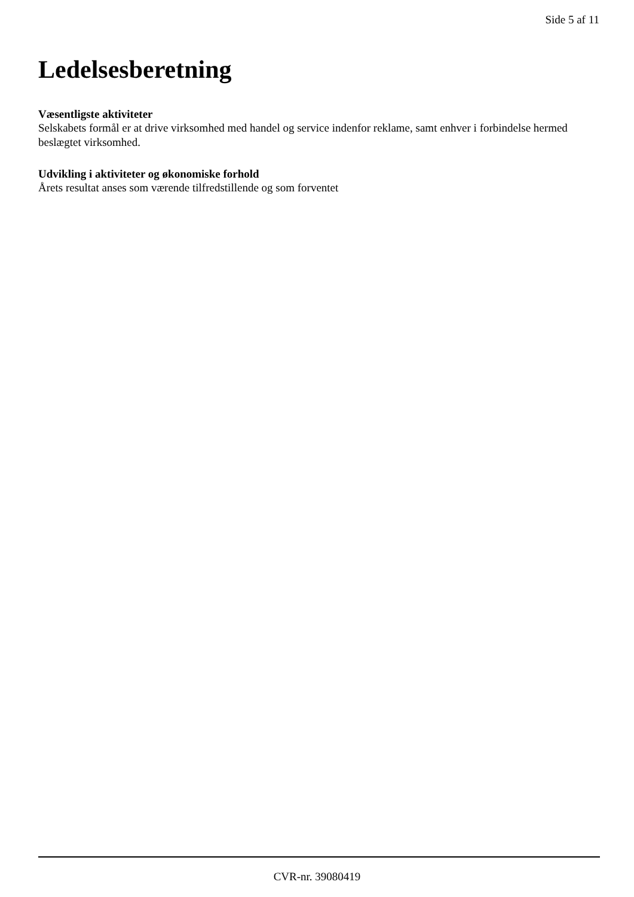Side 5 af 11
Ledelsesberetning
Væsentligste aktiviteter
Selskabets formål er at drive virksomhed med handel og service indenfor reklame, samt enhver i forbindelse hermed beslægtet virksomhed.
Udvikling i aktiviteter og økonomiske forhold
Årets resultat anses som værende tilfredstillende og som forventet
CVR-nr. 39080419